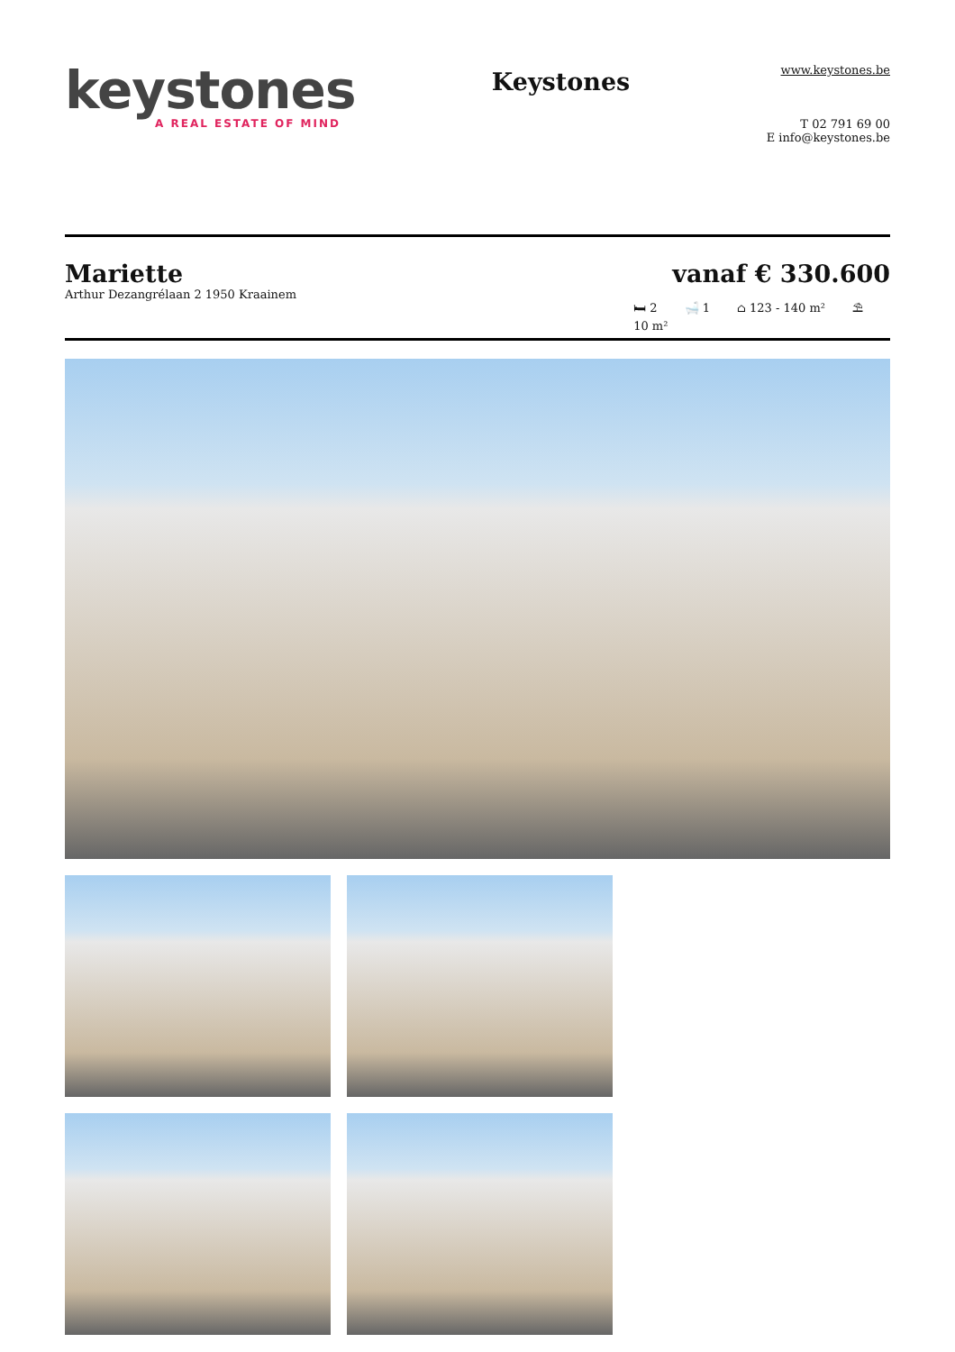keystones
A REAL ESTATE OF MIND
Keystones
www.keystones.be
T 02 791 69 00
E info@keystones.be
Mariette
Arthur Dezangrélaan 2 1950 Kraainem
vanaf € 330.600
🛏 2 🛁 1 ⌂ 123 - 140 m² ⛱
10 m²